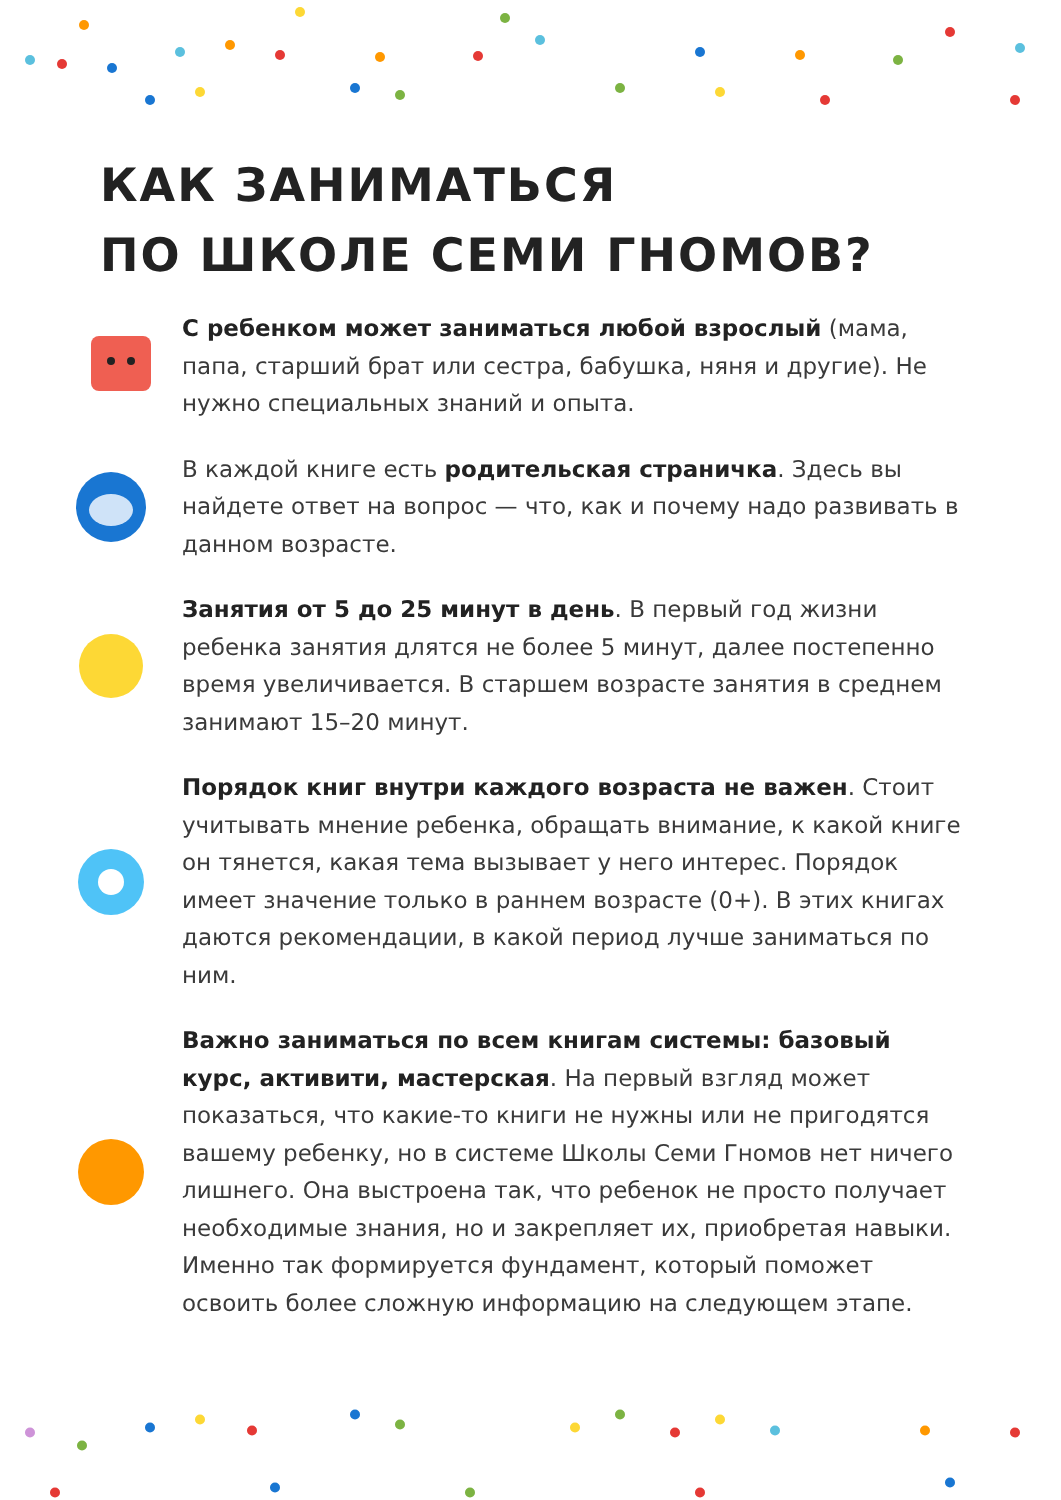КАК ЗАНИМАТЬСЯ
ПО ШКОЛЕ СЕМИ ГНОМОВ?
С ребенком может заниматься любой взрослый (мама, папа, старший брат или сестра, бабушка, няня и другие). Не нужно специальных знаний и опыта.
В каждой книге есть родительская страничка. Здесь вы найдете ответ на вопрос — что, как и почему надо развивать в данном возрасте.
Занятия от 5 до 25 минут в день. В первый год жизни ребенка занятия длятся не более 5 минут, далее постепенно время увеличивается. В старшем возрасте занятия в среднем занимают 15–20 минут.
Порядок книг внутри каждого возраста не важен. Стоит учитывать мнение ребенка, обращать внимание, к какой книге он тянется, какая тема вызывает у него интерес. Порядок имеет значение только в раннем возрасте (0+). В этих книгах даются рекомендации, в какой период лучше заниматься по ним.
Важно заниматься по всем книгам системы: базовый курс, активити, мастерская. На первый взгляд может показаться, что какие-то книги не нужны или не пригодятся вашему ребенку, но в системе Школы Семи Гномов нет ничего лишнего. Она выстроена так, что ребенок не просто получает необходимые знания, но и закрепляет их, приобретая навыки. Именно так формируется фундамент, который поможет освоить более сложную информацию на следующем этапе.